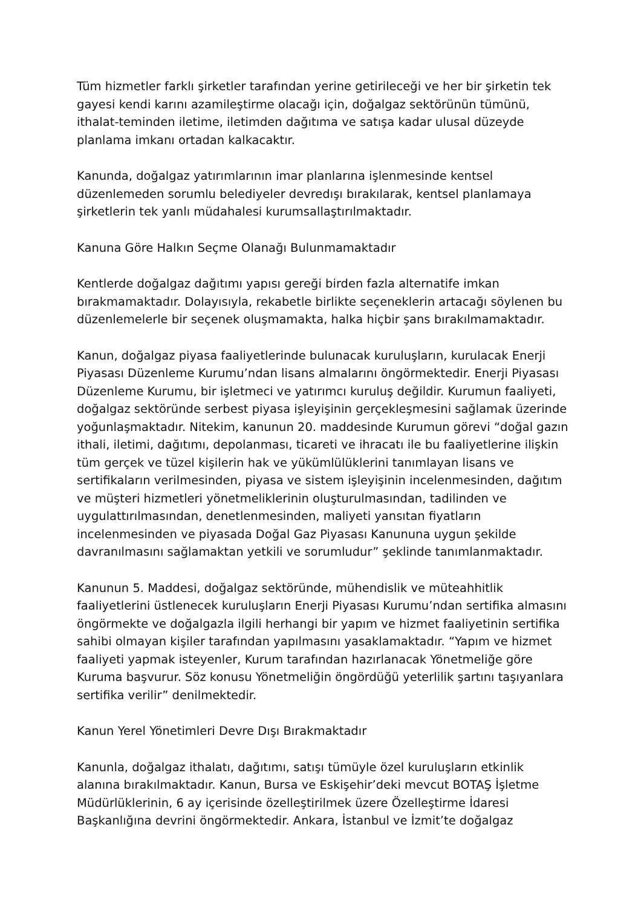Tüm hizmetler farklı şirketler tarafından yerine getirileceği ve her bir şirketin tek gayesi kendi karını azamileştirme olacağı için, doğalgaz sektörünün tümünü, ithalat-teminden iletime, iletimden dağıtıma ve satışa kadar ulusal düzeyde planlama imkanı ortadan kalkacaktır.
Kanunda, doğalgaz yatırımlarının imar planlarına işlenmesinde kentsel düzenlemeden sorumlu belediyeler devredışı bırakılarak, kentsel planlamaya şirketlerin tek yanlı müdahalesi kurumsallaştırılmaktadır.
Kanuna Göre Halkın Seçme Olanağı Bulunmamaktadır
Kentlerde doğalgaz dağıtımı yapısı gereği birden fazla alternatife imkan bırakmamaktadır. Dolayısıyla, rekabetle birlikte seçeneklerin artacağı söylenen bu düzenlemelerle bir seçenek oluşmamakta, halka hiçbir şans bırakılmamaktadır.
Kanun, doğalgaz piyasa faaliyetlerinde bulunacak kuruluşların, kurulacak Enerji Piyasası Düzenleme Kurumu’ndan lisans almalarını öngörmektedir. Enerji Piyasası Düzenleme Kurumu, bir işletmeci ve yatırımcı kuruluş değildir. Kurumun faaliyeti, doğalgaz sektöründe serbest piyasa işleyişinin gerçekleşmesini sağlamak üzerinde yoğunlaşmaktadır. Nitekim, kanunun 20. maddesinde Kurumun görevi “doğal gazın ithali, iletimi, dağıtımı, depolanması, ticareti ve ihracatı ile bu faaliyetlerine ilişkin tüm gerçek ve tüzel kişilerin hak ve yükümlülüklerini tanımlayan lisans ve sertifikaların verilmesinden, piyasa ve sistem işleyişinin incelenmesinden, dağıtım ve müşteri hizmetleri yönetmeliklerinin oluşturulmasından, tadilinden ve uygulattırılmasından, denetlenmesinden, maliyeti yansıtan fiyatların incelenmesinden ve piyasada Doğal Gaz Piyasası Kanununa uygun şekilde davranılmasını sağlamaktan yetkili ve sorumludur” şeklinde tanımlanmaktadır.
Kanunun 5. Maddesi, doğalgaz sektöründe, mühendislik ve müteahhitlik faaliyetlerini üstlenecek kuruluşların Enerji Piyasası Kurumu’ndan sertifika almasını öngörmekte ve doğalgazla ilgili herhangi bir yapım ve hizmet faaliyetinin sertifika sahibi olmayan kişiler tarafından yapılmasını yasaklamaktadır. “Yapım ve hizmet faaliyeti yapmak isteyenler, Kurum tarafından hazırlanacak Yönetmeliğe göre Kuruma başvurur. Söz konusu Yönetmeliğin öngördüğü yeterlilik şartını taşıyanlara sertifika verilir” denilmektedir.
Kanun Yerel Yönetimleri Devre Dışı Bırakmaktadır
Kanunla, doğalgaz ithalatı, dağıtımı, satışı tümüyle özel kuruluşların etkinlik alanına bırakılmaktadır. Kanun, Bursa ve Eskişehir’deki mevcut BOTAŞ İşletme Müdürlüklerinin, 6 ay içerisinde özelleştirilmek üzere Özelleştirme İdaresi Başkanlığına devrini öngörmektedir. Ankara, İstanbul ve İzmit’te doğalgaz